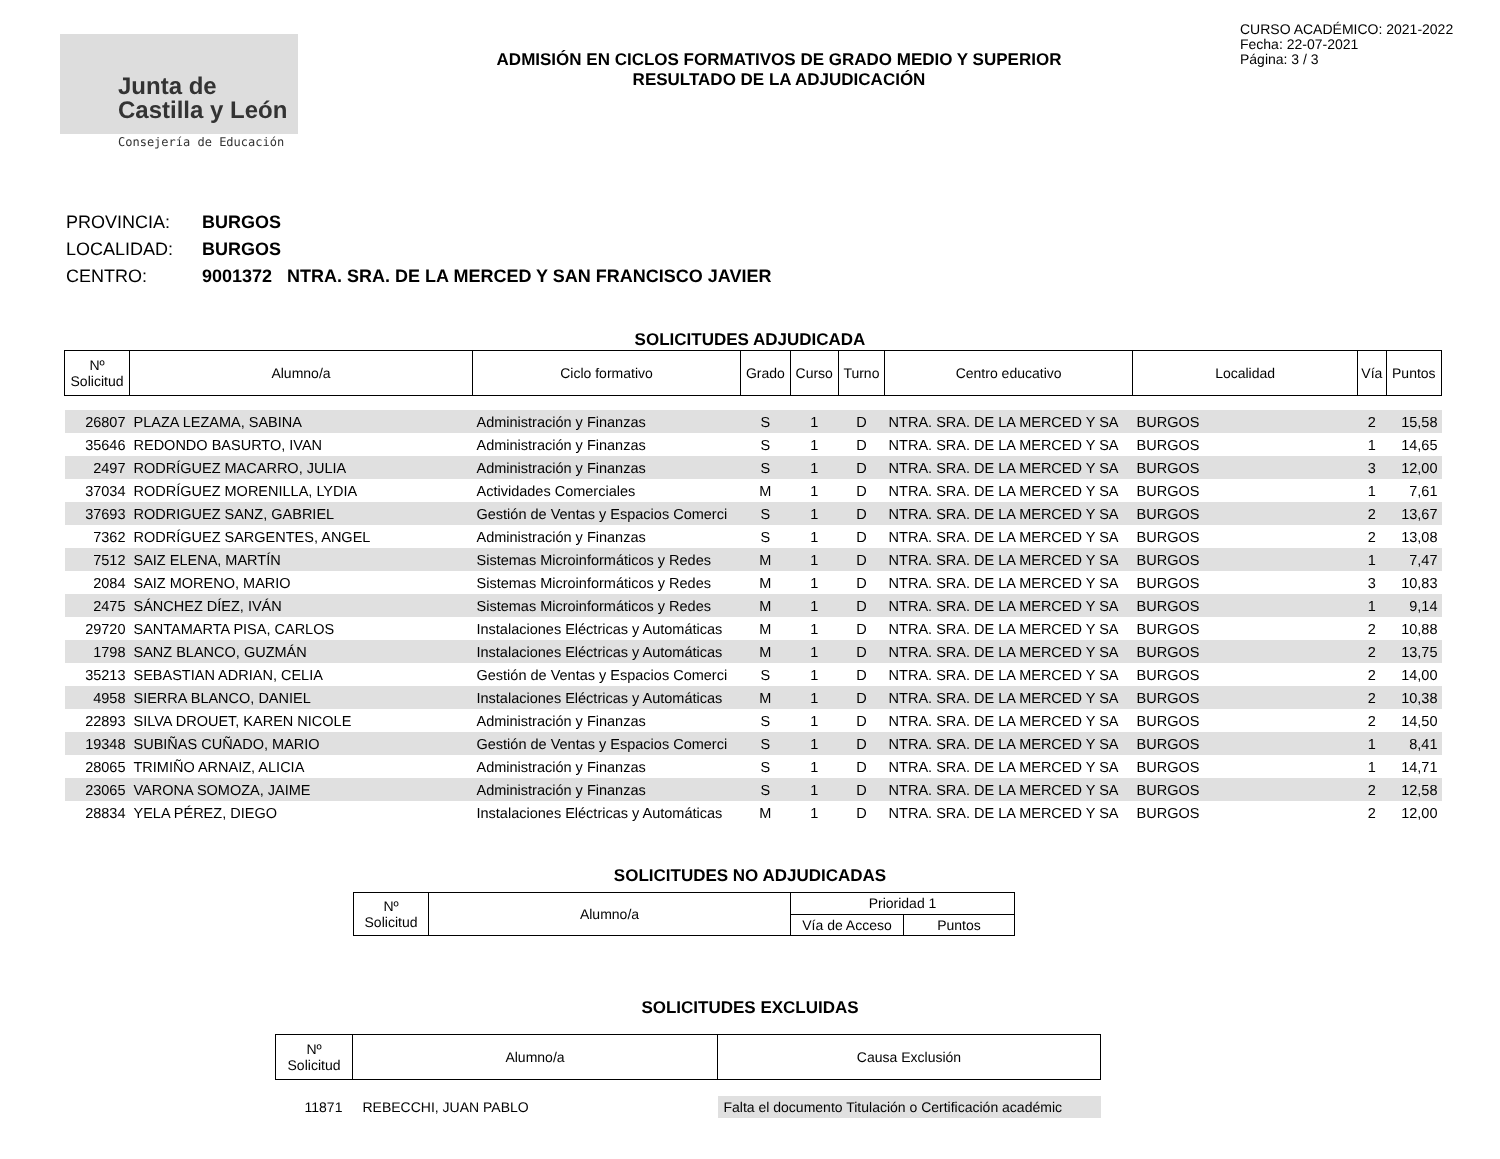Junta de
Castilla y León
Consejería de Educación
ADMISIÓN EN CICLOS FORMATIVOS DE GRADO MEDIO Y SUPERIOR
RESULTADO DE LA ADJUDICACIÓN
CURSO ACADÉMICO: 2021-2022
Fecha: 22-07-2021
Página: 3 / 3
PROVINCIA: BURGOS
LOCALIDAD: BURGOS
CENTRO: 9001372 NTRA. SRA. DE LA MERCED Y SAN FRANCISCO JAVIER
SOLICITUDES ADJUDICADA
| Nº Solicitud | Alumno/a | Ciclo formativo | Grado | Curso | Turno | Centro educativo | Localidad | Vía | Puntos |
| --- | --- | --- | --- | --- | --- | --- | --- | --- | --- |
| 26807 | PLAZA LEZAMA, SABINA | Administración y Finanzas | S | 1 | D | NTRA. SRA. DE LA MERCED Y SA | BURGOS | 2 | 15,58 |
| 35646 | REDONDO BASURTO, IVAN | Administración y Finanzas | S | 1 | D | NTRA. SRA. DE LA MERCED Y SA | BURGOS | 1 | 14,65 |
| 2497 | RODRÍGUEZ MACARRO, JULIA | Administración y Finanzas | S | 1 | D | NTRA. SRA. DE LA MERCED Y SA | BURGOS | 3 | 12,00 |
| 37034 | RODRÍGUEZ MORENILLA, LYDIA | Actividades Comerciales | M | 1 | D | NTRA. SRA. DE LA MERCED Y SA | BURGOS | 1 | 7,61 |
| 37693 | RODRIGUEZ SANZ, GABRIEL | Gestión de Ventas y Espacios Comerci | S | 1 | D | NTRA. SRA. DE LA MERCED Y SA | BURGOS | 2 | 13,67 |
| 7362 | RODRÍGUEZ SARGENTES, ANGEL | Administración y Finanzas | S | 1 | D | NTRA. SRA. DE LA MERCED Y SA | BURGOS | 2 | 13,08 |
| 7512 | SAIZ ELENA, MARTÍN | Sistemas Microinformáticos y Redes | M | 1 | D | NTRA. SRA. DE LA MERCED Y SA | BURGOS | 1 | 7,47 |
| 2084 | SAIZ MORENO, MARIO | Sistemas Microinformáticos y Redes | M | 1 | D | NTRA. SRA. DE LA MERCED Y SA | BURGOS | 3 | 10,83 |
| 2475 | SÁNCHEZ DÍEZ, IVÁN | Sistemas Microinformáticos y Redes | M | 1 | D | NTRA. SRA. DE LA MERCED Y SA | BURGOS | 1 | 9,14 |
| 29720 | SANTAMARTA PISA, CARLOS | Instalaciones Eléctricas y Automáticas | M | 1 | D | NTRA. SRA. DE LA MERCED Y SA | BURGOS | 2 | 10,88 |
| 1798 | SANZ BLANCO, GUZMÁN | Instalaciones Eléctricas y Automáticas | M | 1 | D | NTRA. SRA. DE LA MERCED Y SA | BURGOS | 2 | 13,75 |
| 35213 | SEBASTIAN ADRIAN, CELIA | Gestión de Ventas y Espacios Comerci | S | 1 | D | NTRA. SRA. DE LA MERCED Y SA | BURGOS | 2 | 14,00 |
| 4958 | SIERRA BLANCO, DANIEL | Instalaciones Eléctricas y Automáticas | M | 1 | D | NTRA. SRA. DE LA MERCED Y SA | BURGOS | 2 | 10,38 |
| 22893 | SILVA DROUET, KAREN NICOLE | Administración y Finanzas | S | 1 | D | NTRA. SRA. DE LA MERCED Y SA | BURGOS | 2 | 14,50 |
| 19348 | SUBIÑAS CUÑADO, MARIO | Gestión de Ventas y Espacios Comerci | S | 1 | D | NTRA. SRA. DE LA MERCED Y SA | BURGOS | 1 | 8,41 |
| 28065 | TRIMIÑO ARNAIZ, ALICIA | Administración y Finanzas | S | 1 | D | NTRA. SRA. DE LA MERCED Y SA | BURGOS | 1 | 14,71 |
| 23065 | VARONA SOMOZA, JAIME | Administración y Finanzas | S | 1 | D | NTRA. SRA. DE LA MERCED Y SA | BURGOS | 2 | 12,58 |
| 28834 | YELA PÉREZ, DIEGO | Instalaciones Eléctricas y Automáticas | M | 1 | D | NTRA. SRA. DE LA MERCED Y SA | BURGOS | 2 | 12,00 |
SOLICITUDES NO ADJUDICADAS
| Nº Solicitud | Alumno/a | Prioridad 1 | |
| --- | --- | --- | --- |
| | | Vía de Acceso | Puntos |
SOLICITUDES EXCLUIDAS
| Nº Solicitud | Alumno/a | Causa Exclusión |
| --- | --- | --- |
| 11871 | REBECCHI, JUAN PABLO | Falta el documento Titulación o Certificación académic |